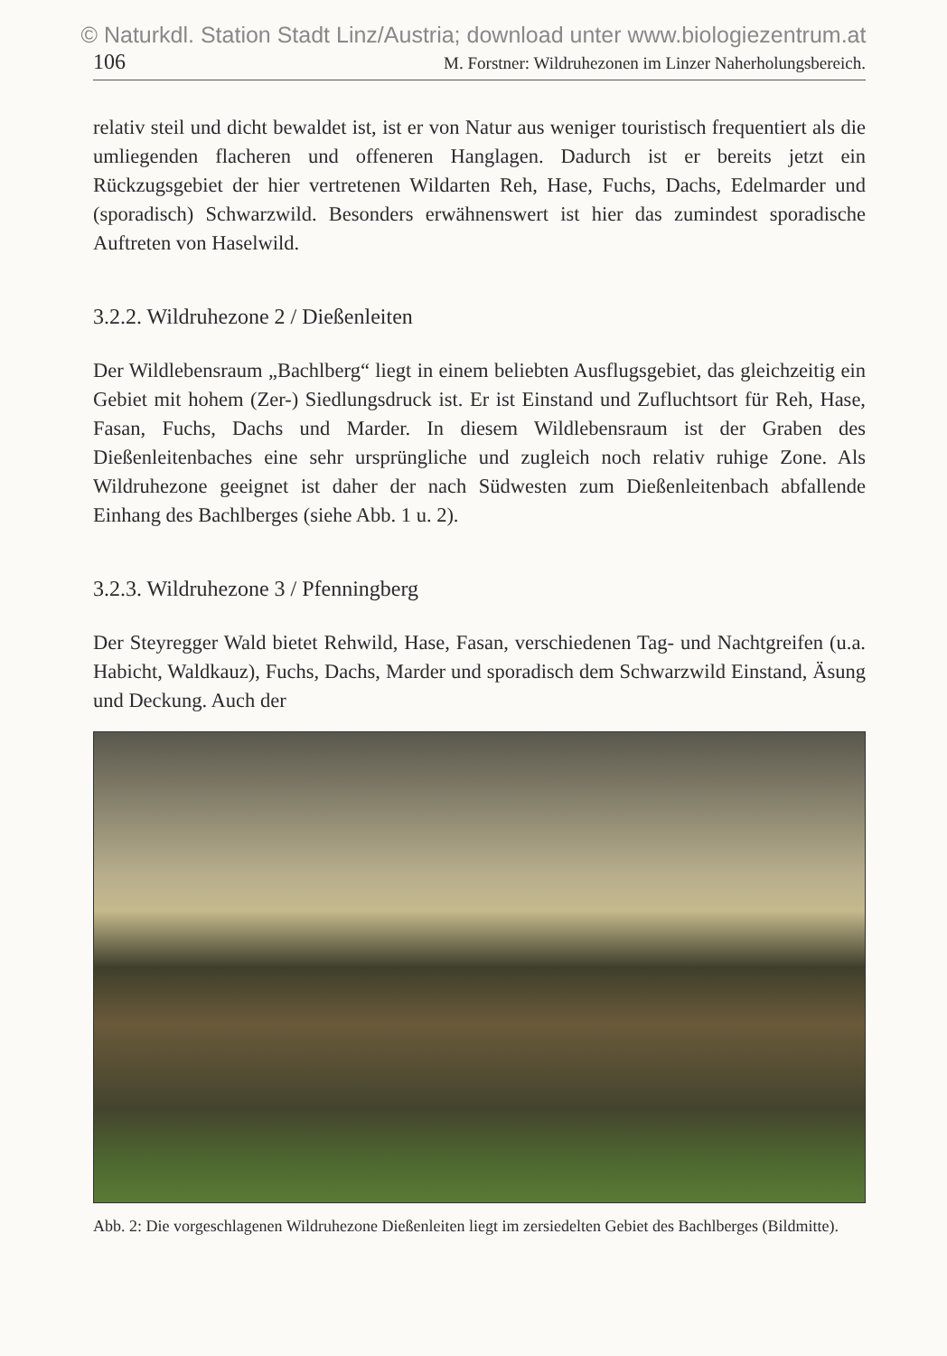© Naturkdl. Station Stadt Linz/Austria; download unter www.biologiezentrum.at
106 M. Forstner: Wildruhezonen im Linzer Naherholungsbereich.
relativ steil und dicht bewaldet ist, ist er von Natur aus weniger touristisch frequentiert als die umliegenden flacheren und offeneren Hanglagen. Dadurch ist er bereits jetzt ein Rückzugsgebiet der hier vertretenen Wildarten Reh, Hase, Fuchs, Dachs, Edelmarder und (sporadisch) Schwarzwild. Besonders erwähnenswert ist hier das zumindest sporadische Auftreten von Haselwild.
3.2.2. Wildruhezone 2 / Dießenleiten
Der Wildlebensraum „Bachlberg“ liegt in einem beliebten Ausflugsgebiet, das gleichzeitig ein Gebiet mit hohem (Zer-) Siedlungsdruck ist. Er ist Einstand und Zufluchtsort für Reh, Hase, Fasan, Fuchs, Dachs und Marder. In diesem Wildlebensraum ist der Graben des Dießenleitenbaches eine sehr ursprüngliche und zugleich noch relativ ruhige Zone. Als Wildruhezone geeignet ist daher der nach Südwesten zum Dießenleitenbach abfallende Einhang des Bachlberges (siehe Abb. 1 u. 2).
3.2.3. Wildruhezone 3 / Pfenningberg
Der Steyregger Wald bietet Rehwild, Hase, Fasan, verschiedenen Tag- und Nachtgreifen (u.a. Habicht, Waldkauz), Fuchs, Dachs, Marder und sporadisch dem Schwarzwild Einstand, Äsung und Deckung. Auch der
Abb. 2: Die vorgeschlagenen Wildruhezone Dießenleiten liegt im zersiedelten Gebiet des Bachlberges (Bildmitte).